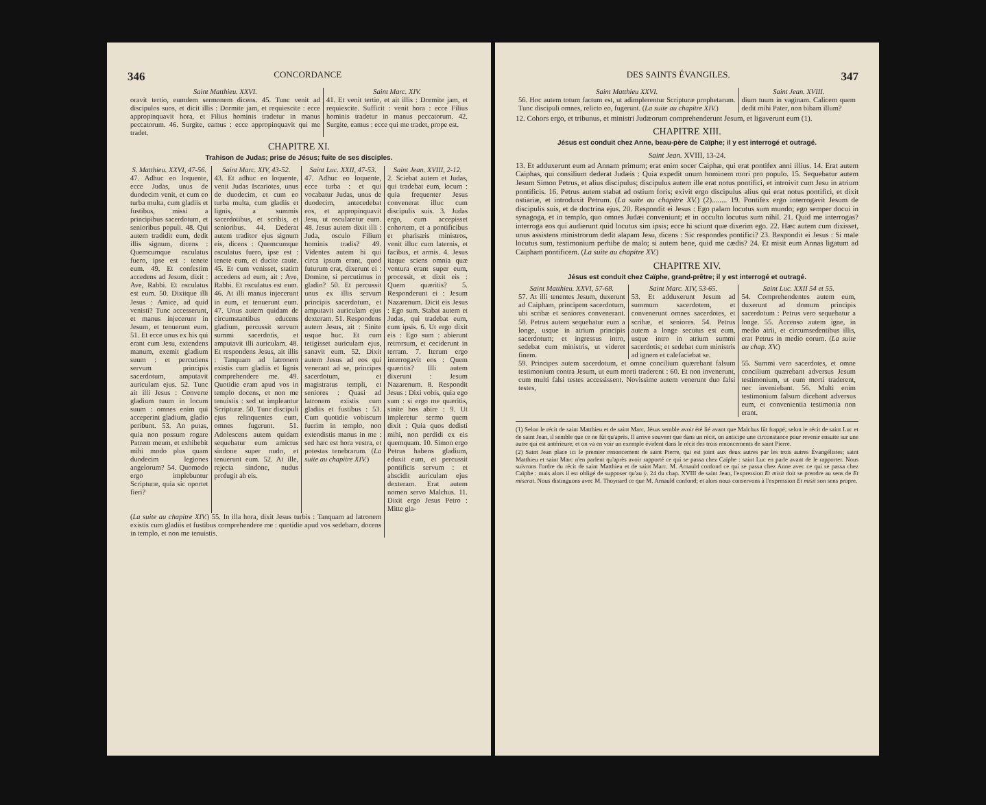346 CONCORDANCE
| Saint Matthieu. XXVI. | Saint Marc. XIV. |
| --- | --- |
| oravit tertio, eumdem sermonem dicens. 45. Tunc venit ad discipulos suos, et dicit illis : Dormite jam, et requiescite : ecce appropinquavit hora, et Filius hominis tradetur in manus peccatorum. 46. Surgite, eamus : ecce appropinquavit qui me tradet. | 41. Et venit tertio, et ait illis : Dormite jam, et requiescite. Sufficit : venit hora : ecce Filius hominis tradetur in manus peccatorum. 42. Surgite, eamus : ecce qui me tradet, prope est. |
CHAPITRE XI.
Trahison de Judas; prise de Jésus; fuite de ses disciples.
| S. Matthieu. XXVI, 47-56. | Saint Marc. XIV, 43-52. | Saint Luc. XXII, 47-53. | Saint Jean. XVIII, 2-12. |
| --- | --- | --- | --- |
| 47. Adhuc eo loquente, ecce Judas, unus de duodecim venit, et cum eo turba multa, cum gladiis et fustibus, missi a principibus sacerdotum, et senioribus populi. 48. Qui autem tradidit eum, dedit illis signum, dicens : Quemcumque osculatus fuero, ipse est : tenete eum. 49. Et confestim accedens ad Jesum, dixit : Ave, Rabbi. Et osculatus est eum. 50. Dixitque illi Jesus : Amice, ad quid venisti? Tunc accesserunt, et manus injecerunt in Jesum, et tenuerunt eum. 51. Et ecce unus ex his qui erant cum Jesu, extendens manum, exemit gladium suum : et percutiens servum principis sacerdotum, amputavit auriculam ejus. 52. Tunc ait illi Jesus : Converte gladium tuum in locum suum : omnes enim qui acceperint gladium, gladio peribunt. 53. An putas, quia non possum rogare Patrem meum, et exhibebit mihi modo plus quam duodecim legiones angelorum? 54. Quomodo ergo implebuntur Scripturæ, quia sic oportet fieri? | 43. Et adhuc eo loquente, venit Judas Iscariotes, unus de duodecim, et cum eo turba multa, cum gladiis et lignis, a summis sacerdotibus, et scribis, et senioribus. 44. Dederat autem traditor ejus signum eis, dicens : Quemcumque osculatus fuero, ipse est : tenete eum, et ducite caute. 45. Et cum venisset, statim accedens ad eum, ait : Ave, Rabbi. Et osculatus est eum. 46. At illi manus injecerunt in eum, et tenuerunt eum. 47. Unus autem quidam de circumstantibus educens gladium, percussit servum summi sacerdotis, et amputavit illi auriculam. 48. Et respondens Jesus, ait illis : Tanquam ad latronem existis cum gladiis et lignis comprehendere me. 49. Quotidie eram apud vos in templo docens, et non me tenuistis : sed ut impleantur Scripturæ. 50. Tunc discipuli ejus relinquentes eum, omnes fugerunt. 51. Adolescens autem quidam sequebatur eum amictus sindone super nudo, et tenuerunt eum. 52. At ille, rejecta sindone, nudus profugit ab eis. | 47. Adhuc eo loquente, ecce turba : et qui vocabatur Judas, unus de duodecim, antecedebat eos, et appropinquavit Jesu, ut oscularetur eum. 48. Jesus autem dixit illi : Juda, osculo Filium hominis tradis? 49. Videntes autem hi qui circa ipsum erant, quod futurum erat, dixerunt ei : Domine, si percutimus in gladio? 50. Et percussit unus ex illis servum principis sacerdotum, et amputavit auriculam ejus dexteram. 51. Respondens autem Jesus, ait : Sinite usque huc. Et cum tetigisset auriculam ejus, sanavit eum. 52. Dixit autem Jesus ad eos qui venerant ad se, principes sacerdotum, et magistratus templi, et seniores : Quasi ad latronem existis cum gladiis et fustibus : 53. Cum quotidie vobiscum fuerim in templo, non extendistis manus in me : sed hæc est hora vestra, et potestas tenebrarum. ( La suite au chapitre XIV. ) | 2. Sciebat autem et Judas, qui tradebat eum, locum : quia frequenter Jesus convenerat illuc cum discipulis suis. 3. Judas ergo, cum accepisset cohortem, et a pontificibus et pharisæis ministros, venit illuc cum laternis, et facibus, et armis. 4. Jesus itaque sciens omnia quæ ventura erant super eum, processit, et dixit eis : Quem quæritis? 5. Responderunt ei : Jesum Nazarenum. Dicit eis Jesus : Ego sum. Stabat autem et Judas, qui tradebat eum, cum ipsis. 6. Ut ergo dixit eis : Ego sum : abierunt retrorsum, et ceciderunt in terram. 7. Iterum ergo interrogavit eos : Quem quæritis? Illi autem dixerunt : Jesum Nazarenum. 8. Respondit Jesus : Dixi vobis, quia ego sum : si ergo me quæritis, sinite hos abire : 9. Ut impleretur sermo quem dixit : Quia quos dedisti mihi, non perdidi ex eis quemquam. 10. Simon ergo Petrus habens gladium, eduxit eum, et percussit pontificis servum : et abscidit auriculam ejus dexteram. Erat autem nomen servo Malchus. 11. Dixit ergo Jesus Petro : Mitte gla- |
| ( La suite au chapitre XIV. ) 55. In illa hora, dixit Jesus turbis : Tanquam ad latronem existis cum gladiis et fustibus comprehendere me : quotidie apud vos sedebam, docens in templo, et non me tenuistis. | | | |
DES SAINTS ÉVANGILES. 347
| Saint Matthieu XXVI. | Saint Jean. XVIII. |
| --- | --- |
| 56. Hoc autem totum factum est, ut adimplerentur Scripturæ prophetarum. Tunc discipuli omnes, relicto eo, fugerunt. ( La suite au chapitre XIV. ) | dium tuum in vaginam. Calicem quem dedit mihi Pater, non bibam illum? |
12. Cohors ergo, et tribunus, et ministri Judæorum comprehenderunt Jesum, et ligaverunt eum (1).
CHAPITRE XIII.
Jésus est conduit chez Anne, beau-père de Caïphe; il y est interrogé et outragé.
Saint Jean. XVIII, 13-24.
13. Et adduxerunt eum ad Annam primum; erat enim socer Caiphæ, qui erat pontifex anni illius. 14. Erat autem Caiphas, qui consilium dederat Judæis : Quia expedit unum hominem mori pro populo. 15. Sequebatur autem Jesum Simon Petrus, et alius discipulus; discipulus autem ille erat notus pontifici, et introivit cum Jesu in atrium pontificis. 16. Petrus autem stabat ad ostium foris; exivit ergo discipulus alius qui erat notus pontifici, et dixit ostiariæ, et introduxit Petrum. (La suite au chapitre XV.) (2)........ 19. Pontifex ergo interrogavit Jesum de discipulis suis, et de doctrina ejus. 20. Respondit ei Jesus : Ego palam locutus sum mundo; ego semper docui in synagoga, et in templo, quo omnes Judæi conveniunt; et in occulto locutus sum nihil. 21. Quid me interrogas? interroga eos qui audierunt quid locutus sim ipsis; ecce hi sciunt quæ dixerim ego. 22. Hæc autem cum dixisset, unus assistens ministrorum dedit alapam Jesu, dicens : Sic respondes pontifici? 23. Respondit ei Jesus : Si male locutus sum, testimonium perhibe de malo; si autem bene, quid me cædis? 24. Et misit eum Annas ligatum ad Caipham pontificem. (La suite au chapitre XV.)
CHAPITRE XIV.
Jésus est conduit chez Caïphe, grand-prêtre; il y est interrogé et outragé.
| Saint Matthieu. XXVI, 57-68. | Saint Marc. XIV, 53-65. | Saint Luc. XXII 54 et 55. |
| --- | --- | --- |
| 57. At illi tenentes Jesum, duxerunt ad Caipham, principem sacerdotum, ubi scribæ et seniores convenerant. 58. Petrus autem sequebatur eum a longe, usque in atrium principis sacerdotum; et ingressus intro, sedebat cum ministris, ut videret finem. | 53. Et adduxerunt Jesum ad summum sacerdotem, et convenerunt omnes sacerdotes, et scribæ, et seniores. 54. Petrus autem a longe secutus est eum, usque intro in atrium summi sacerdotis; et sedebat cum ministris ad ignem et calefaciebat se. | 54. Comprehendentes autem eum, duxerunt ad domum principis sacerdotum : Petrus vero sequebatur a longe. 55. Accenso autem igne, in medio atrii, et circumsedentibus illis, erat Petrus in medio eorum. ( La suite au chap. XV. ) |
| 59. Principes autem sacerdotum, et omne concilium quærebant falsum testimonium contra Jesum, ut eum morti traderent : 60. Et non invenerunt, cum multi falsi testes accessissent. Novissime autem venerunt duo falsi testes, | | 55. Summi vero sacerdotes, et omne concilium quærebant adversus Jesum testimonium, ut eum morti traderent, nec inveniebant. 56. Multi enim testimonium falsum dicebant adversus eum, et convenientia testimonia non erant. |
(1) Selon le récit de saint Matthieu et de saint Marc, Jésus semble avoir été lié avant que Malchus fût frappé; selon le récit de saint Luc et de saint Jean, il semble que ce ne fût qu'après. Il arrive souvent que dans un récit, on anticipe une circonstance pour revenir ensuite sur une autre qui est antérieure; et on va en voir un exemple évident dans le récit des trois renoncements de saint Pierre.
(2) Saint Jean place ici le premier renoncement de saint Pierre, qui est joint aux deux autres par les trois autres Évangélistes; saint Matthieu et saint Marc n'en parlent qu'après avoir rapporté ce qui se passa chez Caïphe : saint Luc en parle avant de le rapporter. Nous suivrons l'ordre du récit de saint Matthieu et de saint Marc. M. Arnauld confond ce qui se passa chez Anne avec ce qui se passa chez Caïphe : mais alors il est obligé de supposer qu'au ỳ. 24 du chap. XVIII de saint Jean, l'expression Et misit doit se prendre au sens de Et miserat. Nous distinguons avec M. Thoynard ce que M. Arnauld confond; et alors nous conservons à l'expression Et misit son sens propre.